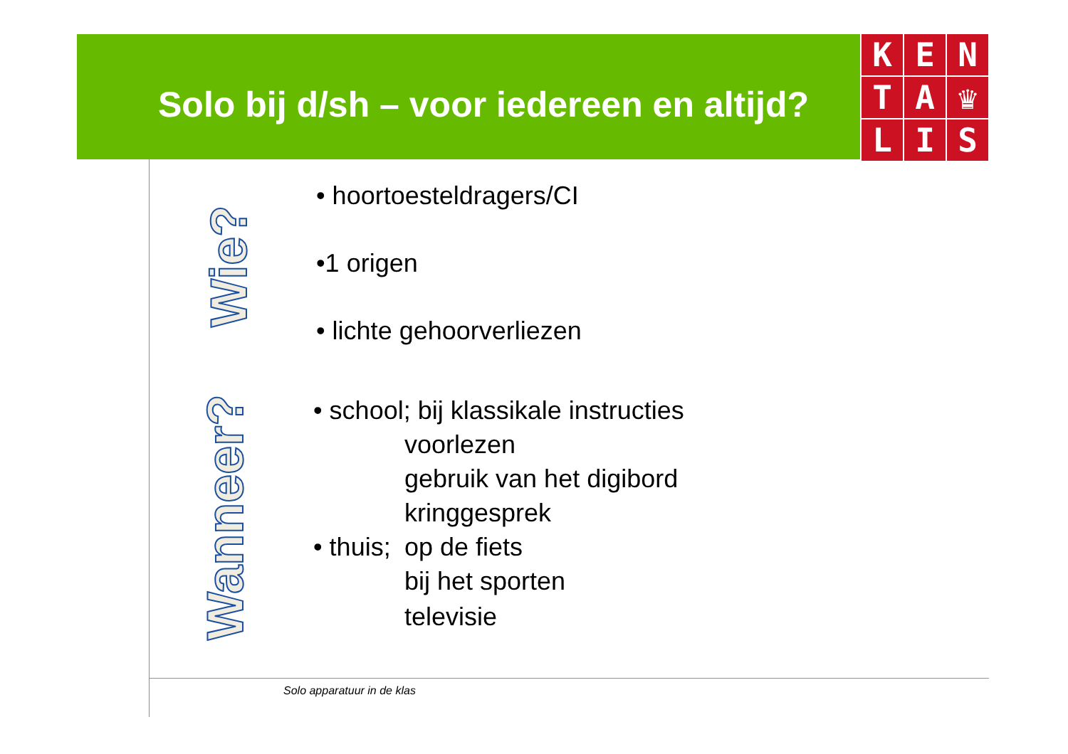Solo bij d/sh – voor iedereen en altijd?
K
E
N
T
A
♛
L
I
S
Wie?
Wanneer?
• hoortoesteldragers/CI
•1 origen
• lichte gehoorverliezen
• school; bij klassikale instructies
voorlezen
gebruik van het digibord
kringgesprek
• thuis; op de fiets
bij het sporten
televisie
Solo apparatuur in de klas